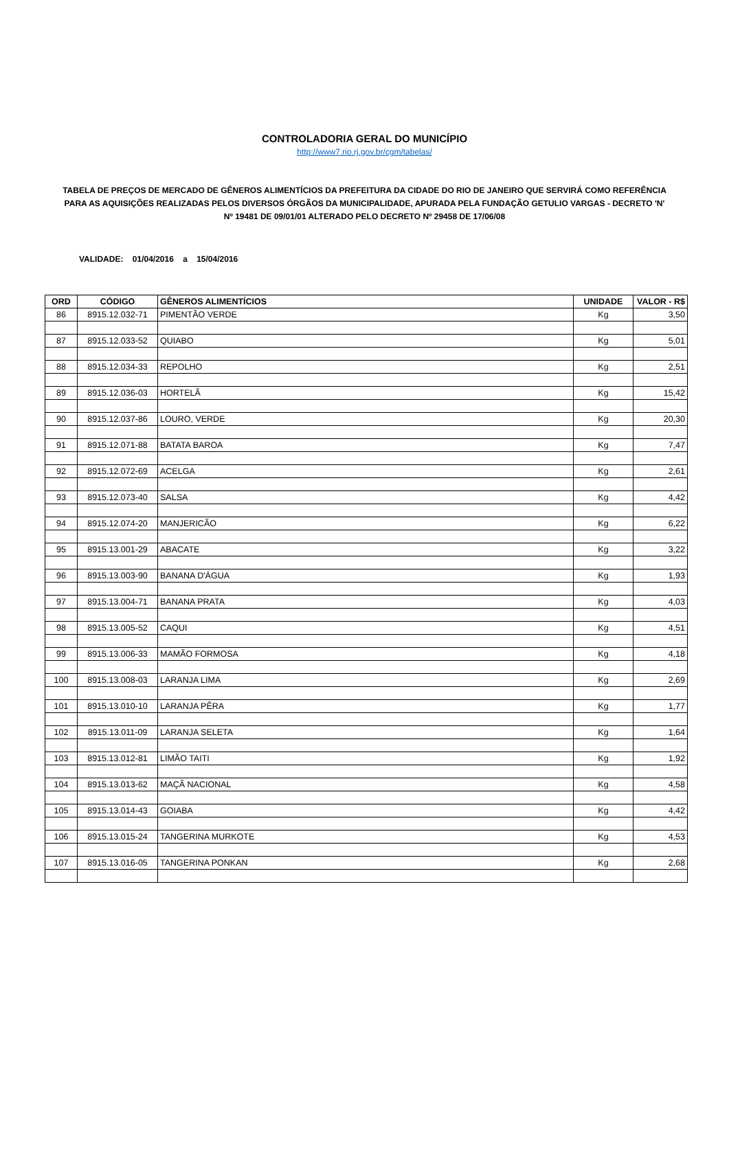CONTROLADORIA GERAL DO MUNICÍPIO
http://www7.rio.rj.gov.br/cgm/tabelas/
TABELA DE PREÇOS DE MERCADO DE GÊNEROS ALIMENTÍCIOS DA PREFEITURA DA CIDADE DO RIO DE JANEIRO QUE SERVIRÁ COMO REFERÊNCIA PARA AS AQUISIÇÕES REALIZADAS PELOS DIVERSOS ÓRGÃOS DA MUNICIPALIDADE, APURADA PELA FUNDAÇÃO GETULIO VARGAS - DECRETO 'N' Nº 19481 DE 09/01/01 ALTERADO PELO DECRETO Nº 29458 DE 17/06/08
VALIDADE: 01/04/2016 a 15/04/2016
| ORD | CÓDIGO | GÊNEROS ALIMENTÍCIOS | UNIDADE | VALOR - R$ |
| --- | --- | --- | --- | --- |
| 86 | 8915.12.032-71 | PIMENTÃO VERDE | Kg | 3,50 |
| 87 | 8915.12.033-52 | QUIABO | Kg | 5,01 |
| 88 | 8915.12.034-33 | REPOLHO | Kg | 2,51 |
| 89 | 8915.12.036-03 | HORTELÃ | Kg | 15,42 |
| 90 | 8915.12.037-86 | LOURO, VERDE | Kg | 20,30 |
| 91 | 8915.12.071-88 | BATATA BAROA | Kg | 7,47 |
| 92 | 8915.12.072-69 | ACELGA | Kg | 2,61 |
| 93 | 8915.12.073-40 | SALSA | Kg | 4,42 |
| 94 | 8915.12.074-20 | MANJERICÃO | Kg | 6,22 |
| 95 | 8915.13.001-29 | ABACATE | Kg | 3,22 |
| 96 | 8915.13.003-90 | BANANA D'ÁGUA | Kg | 1,93 |
| 97 | 8915.13.004-71 | BANANA PRATA | Kg | 4,03 |
| 98 | 8915.13.005-52 | CAQUI | Kg | 4,51 |
| 99 | 8915.13.006-33 | MAMÃO FORMOSA | Kg | 4,18 |
| 100 | 8915.13.008-03 | LARANJA LIMA | Kg | 2,69 |
| 101 | 8915.13.010-10 | LARANJA PÊRA | Kg | 1,77 |
| 102 | 8915.13.011-09 | LARANJA SELETA | Kg | 1,64 |
| 103 | 8915.13.012-81 | LIMÃO TAITI | Kg | 1,92 |
| 104 | 8915.13.013-62 | MAÇÃ NACIONAL | Kg | 4,58 |
| 105 | 8915.13.014-43 | GOIABA | Kg | 4,42 |
| 106 | 8915.13.015-24 | TANGERINA MURKOTE | Kg | 4,53 |
| 107 | 8915.13.016-05 | TANGERINA PONKAN | Kg | 2,68 |